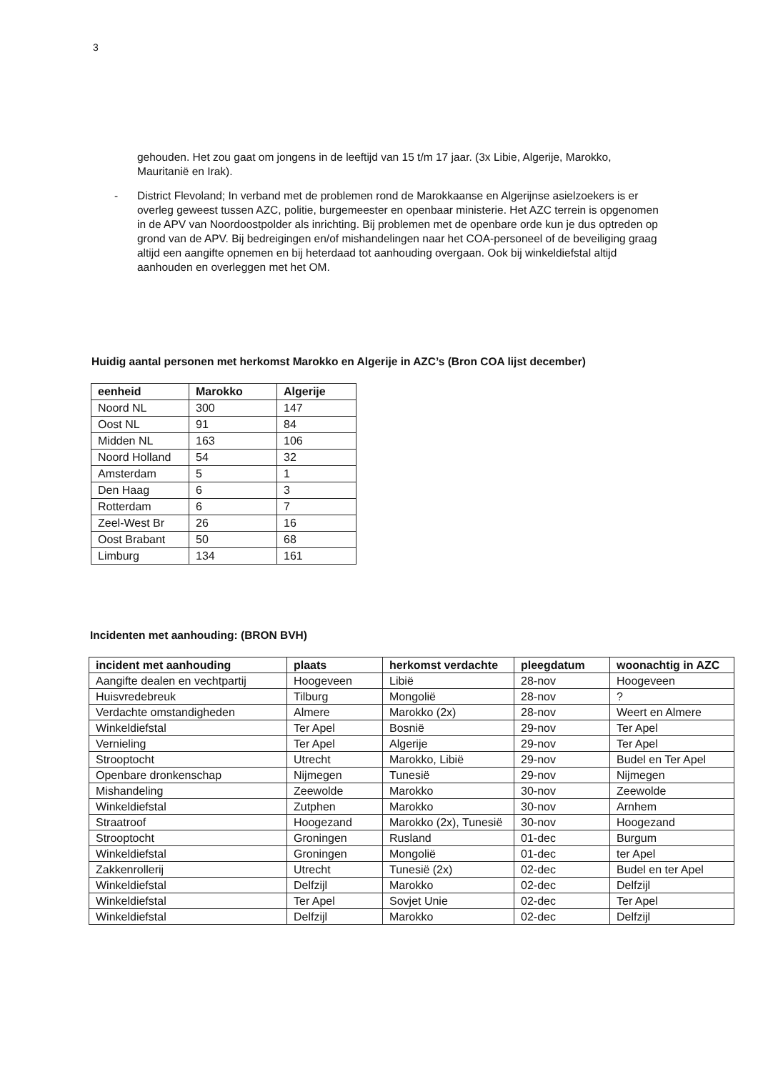3
gehouden. Het zou gaat om jongens in de leeftijd van 15 t/m 17 jaar. (3x Libie, Algerije, Marokko, Mauritanië en Irak).
- District Flevoland; In verband met de problemen rond de Marokkaanse en Algerijnse asielzoekers is er overleg geweest tussen AZC, politie, burgemeester en openbaar ministerie. Het AZC terrein is opgenomen in de APV van Noordoostpolder als inrichting. Bij problemen met de openbare orde kun je dus optreden op grond van de APV. Bij bedreigingen en/of mishandelingen naar het COA-personeel of de beveiliging graag altijd een aangifte opnemen en bij heterdaad tot aanhouding overgaan. Ook bij winkeldiefstal altijd aanhouden en overleggen met het OM.
Huidig aantal personen met herkomst Marokko en Algerije in AZC’s (Bron COA lijst december)
| eenheid | Marokko | Algerije |
| --- | --- | --- |
| Noord NL | 300 | 147 |
| Oost NL | 91 | 84 |
| Midden NL | 163 | 106 |
| Noord Holland | 54 | 32 |
| Amsterdam | 5 | 1 |
| Den Haag | 6 | 3 |
| Rotterdam | 6 | 7 |
| Zeel-West Br | 26 | 16 |
| Oost Brabant | 50 | 68 |
| Limburg | 134 | 161 |
Incidenten met aanhouding: (BRON BVH)
| incident met aanhouding | plaats | herkomst verdachte | pleegdatum | woonachtig in AZC |
| --- | --- | --- | --- | --- |
| Aangifte dealen en vechtpartij | Hoogeveen | Libië | 28-nov | Hoogeveen |
| Huisvredebreuk | Tilburg | Mongolië | 28-nov | ? |
| Verdachte omstandigheden | Almere | Marokko (2x) | 28-nov | Weert en Almere |
| Winkeldiefstal | Ter Apel | Bosnië | 29-nov | Ter Apel |
| Vernieling | Ter Apel | Algerije | 29-nov | Ter Apel |
| Strooptocht | Utrecht | Marokko, Libië | 29-nov | Budel en Ter Apel |
| Openbare dronkenschap | Nijmegen | Tunesië | 29-nov | Nijmegen |
| Mishandeling | Zeewolde | Marokko | 30-nov | Zeewolde |
| Winkeldiefstal | Zutphen | Marokko | 30-nov | Arnhem |
| Straatroof | Hoogezand | Marokko (2x), Tunesië | 30-nov | Hoogezand |
| Strooptocht | Groningen | Rusland | 01-dec | Burgum |
| Winkeldiefstal | Groningen | Mongolië | 01-dec | ter Apel |
| Zakkenrollerij | Utrecht | Tunesië (2x) | 02-dec | Budel en ter Apel |
| Winkeldiefstal | Delfzijl | Marokko | 02-dec | Delfzijl |
| Winkeldiefstal | Ter Apel | Sovjet Unie | 02-dec | Ter Apel |
| Winkeldiefstal | Delfzijl | Marokko | 02-dec | Delfzijl |